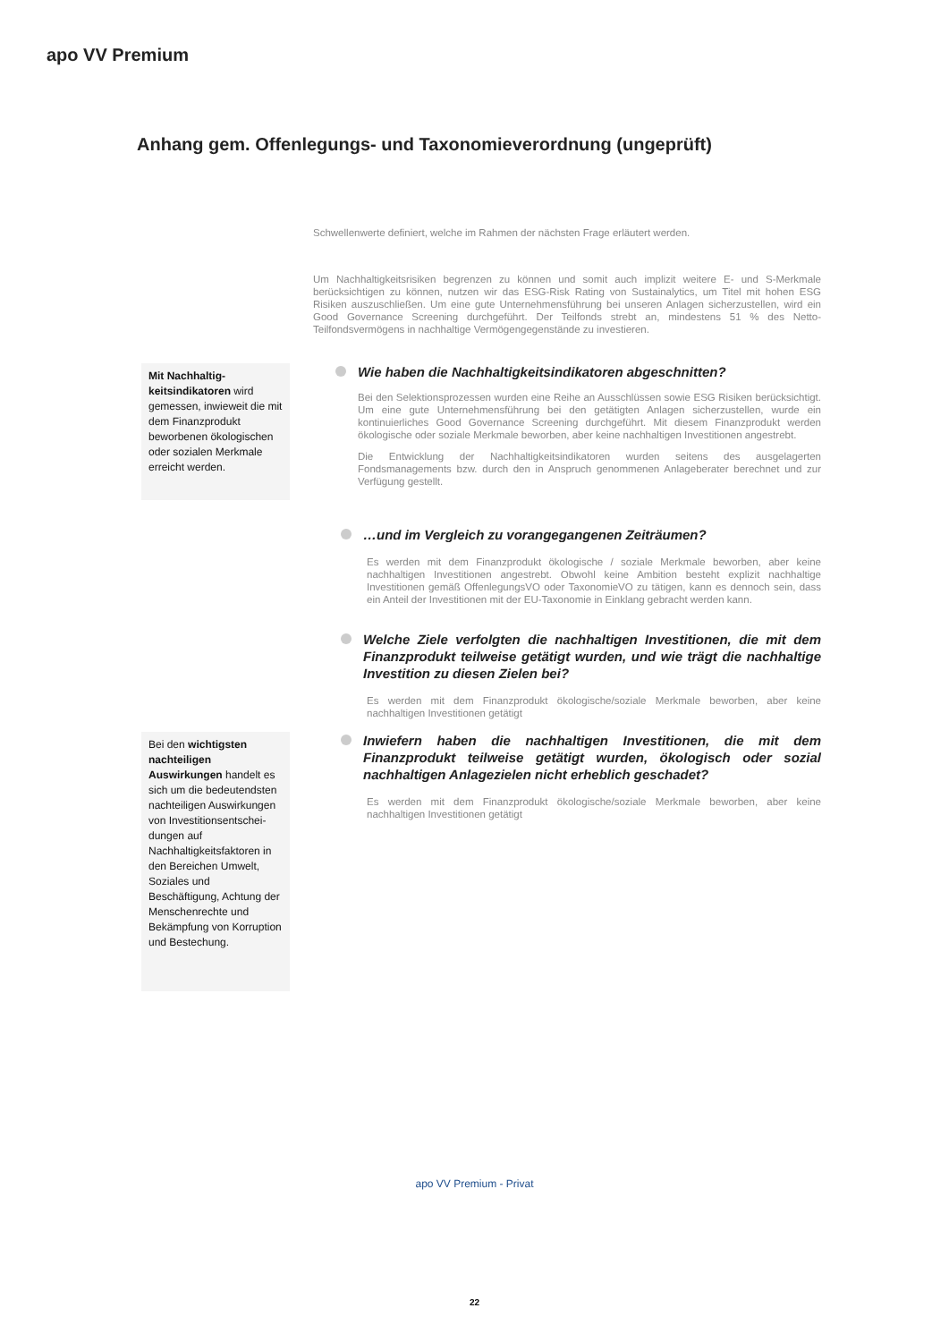apo VV Premium
Anhang gem. Offenlegungs- und Taxonomieverordnung (ungeprüft)
Schwellenwerte definiert, welche im Rahmen der nächsten Frage erläutert werden.
Um Nachhaltigkeitsrisiken begrenzen zu können und somit auch implizit weitere E- und S-Merkmale berücksichtigen zu können, nutzen wir das ESG-Risk Rating von Sustainalytics, um Titel mit hohen ESG Risiken auszuschließen. Um eine gute Unternehmensführung bei unseren Anlagen sicherzustellen, wird ein Good Governance Screening durchgeführt. Der Teilfonds strebt an, mindestens 51 % des Netto-Teilfondsvermögens in nachhaltige Vermögengegenstände zu investieren.
Mit Nachhaltig-keitsindikatoren wird gemessen, inwieweit die mit dem Finanzprodukt beworbenen ökologischen oder sozialen Merkmale erreicht werden.
Wie haben die Nachhaltigkeitsindikatoren abgeschnitten?
Bei den Selektionsprozessen wurden eine Reihe an Ausschlüssen sowie ESG Risiken berücksichtigt. Um eine gute Unternehmensführung bei den getätigten Anlagen sicherzustellen, wurde ein kontinuierliches Good Governance Screening durchgeführt. Mit diesem Finanzprodukt werden ökologische oder soziale Merkmale beworben, aber keine nachhaltigen Investitionen angestrebt.
Die Entwicklung der Nachhaltigkeitsindikatoren wurden seitens des ausgelagerten Fondsmanagements bzw. durch den in Anspruch genommenen Anlageberater berechnet und zur Verfügung gestellt.
…und im Vergleich zu vorangegangenen Zeiträumen?
Es werden mit dem Finanzprodukt ökologische / soziale Merkmale beworben, aber keine nachhaltigen Investitionen angestrebt. Obwohl keine Ambition besteht explizit nachhaltige Investitionen gemäß OffenlegungsVO oder TaxonomieVO zu tätigen, kann es dennoch sein, dass ein Anteil der Investitionen mit der EU-Taxonomie in Einklang gebracht werden kann.
Welche Ziele verfolgten die nachhaltigen Investitionen, die mit dem Finanzprodukt teilweise getätigt wurden, und wie trägt die nachhaltige Investition zu diesen Zielen bei?
Es werden mit dem Finanzprodukt ökologische/soziale Merkmale beworben, aber keine nachhaltigen Investitionen getätigt
Bei den wichtigsten nachteiligen Auswirkungen handelt es sich um die bedeutendsten nachteiligen Auswirkungen von Investitionsentschei-dungen auf Nachhaltigkeitsfaktoren in den Bereichen Umwelt, Soziales und Beschäftigung, Achtung der Menschenrechte und Bekämpfung von Korruption und Bestechung.
Inwiefern haben die nachhaltigen Investitionen, die mit dem Finanzprodukt teilweise getätigt wurden, ökologisch oder sozial nachhaltigen Anlagezielen nicht erheblich geschadet?
Es werden mit dem Finanzprodukt ökologische/soziale Merkmale beworben, aber keine nachhaltigen Investitionen getätigt
apo VV Premium - Privat
22